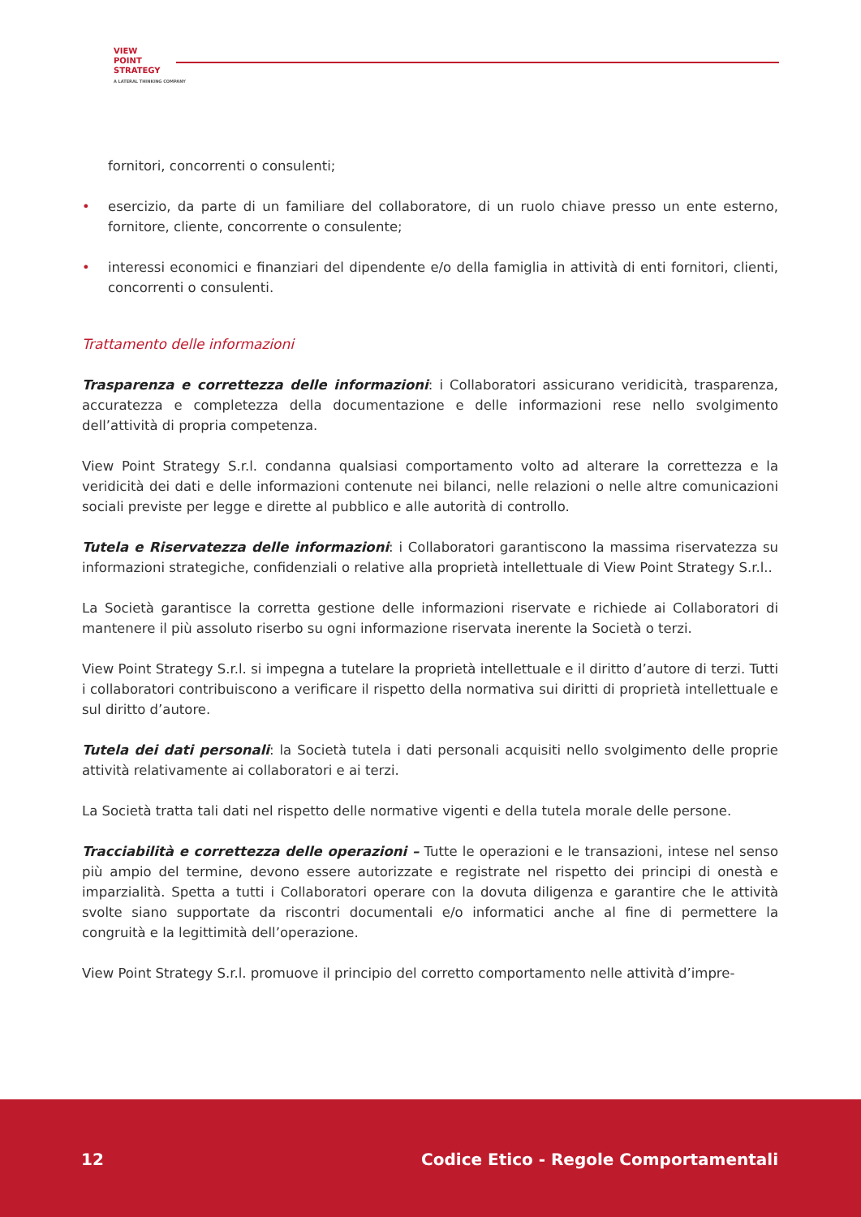VIEW
POINT
STRATEGY
A LATERAL THINKING COMPANY
fornitori, concorrenti o consulenti;
• esercizio, da parte di un familiare del collaboratore, di un ruolo chiave presso un ente esterno, fornitore, cliente, concorrente o consulente;
• interessi economici e finanziari del dipendente e/o della famiglia in attività di enti fornitori, clienti, concorrenti o consulenti.
Trattamento delle informazioni
Trasparenza e correttezza delle informazioni: i Collaboratori assicurano veridicità, trasparenza, accuratezza e completezza della documentazione e delle informazioni rese nello svolgimento dell’attività di propria competenza.
View Point Strategy S.r.l. condanna qualsiasi comportamento volto ad alterare la correttezza e la veridicità dei dati e delle informazioni contenute nei bilanci, nelle relazioni o nelle altre comunicazioni sociali previste per legge e dirette al pubblico e alle autorità di controllo.
Tutela e Riservatezza delle informazioni: i Collaboratori garantiscono la massima riservatezza su informazioni strategiche, confidenziali o relative alla proprietà intellettuale di View Point Strategy S.r.l..
La Società garantisce la corretta gestione delle informazioni riservate e richiede ai Collaboratori di mantenere il più assoluto riserbo su ogni informazione riservata inerente la Società o terzi.
View Point Strategy S.r.l. si impegna a tutelare la proprietà intellettuale e il diritto d’autore di terzi. Tutti i collaboratori contribuiscono a verificare il rispetto della normativa sui diritti di proprietà intellettuale e sul diritto d’autore.
Tutela dei dati personali: la Società tutela i dati personali acquisiti nello svolgimento delle proprie attività relativamente ai collaboratori e ai terzi.
La Società tratta tali dati nel rispetto delle normative vigenti e della tutela morale delle persone.
Tracciabilità e correttezza delle operazioni – Tutte le operazioni e le transazioni, intese nel senso più ampio del termine, devono essere autorizzate e registrate nel rispetto dei principi di onestà e imparzialità. Spetta a tutti i Collaboratori operare con la dovuta diligenza e garantire che le attività svolte siano supportate da riscontri documentali e/o informatici anche al fine di permettere la congruità e la legittimità dell’operazione.
View Point Strategy S.r.l. promuove il principio del corretto comportamento nelle attività d’impre-
12 Codice Etico - Regole Comportamentali